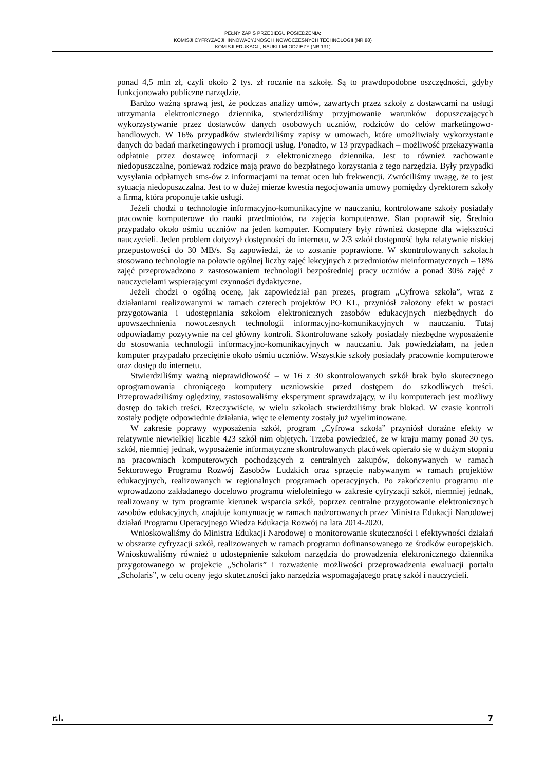PEŁNY ZAPIS PRZEBIEGU POSIEDZENIA:
KOMISJI CYFRYZACJI, INNOWACYJNOŚCI I NOWOCZESNYCH TECHNOLOGII (NR 88)
KOMISJI EDUKACJI, NAUKI I MŁODZIEŻY (NR 131)
ponad 4,5 mln zł, czyli około 2 tys. zł rocznie na szkołę. Są to prawdopodobne oszczędności, gdyby funkcjonowało publiczne narzędzie.
Bardzo ważną sprawą jest, że podczas analizy umów, zawartych przez szkoły z dostawcami na usługi utrzymania elektronicznego dziennika, stwierdziliśmy przyjmowanie warunków dopuszczających wykorzystywanie przez dostawców danych osobowych uczniów, rodziców do celów marketingowo-handlowych. W 16% przypadków stwierdziliśmy zapisy w umowach, które umożliwiały wykorzystanie danych do badań marketingowych i promocji usług. Ponadto, w 13 przypadkach – możliwość przekazywania odpłatnie przez dostawcę informacji z elektronicznego dziennika. Jest to również zachowanie niedopuszczalne, ponieważ rodzice mają prawo do bezpłatnego korzystania z tego narzędzia. Były przypadki wysyłania odpłatnych sms-ów z informacjami na temat ocen lub frekwencji. Zwróciliśmy uwagę, że to jest sytuacja niedopuszczalna. Jest to w dużej mierze kwestia negocjowania umowy pomiędzy dyrektorem szkoły a firmą, która proponuje takie usługi.
Jeżeli chodzi o technologie informacyjno-komunikacyjne w nauczaniu, kontrolowane szkoły posiadały pracownie komputerowe do nauki przedmiotów, na zajęcia komputerowe. Stan poprawił się. Średnio przypadało około ośmiu uczniów na jeden komputer. Komputery były również dostępne dla większości nauczycieli. Jeden problem dotyczył dostępności do internetu, w 2/3 szkół dostępność była relatywnie niskiej przepustowości do 30 MB/s. Są zapowiedzi, że to zostanie poprawione. W skontrolowanych szkołach stosowano technologie na połowie ogólnej liczby zajęć lekcyjnych z przedmiotów nieinformatycznych – 18% zajęć przeprowadzono z zastosowaniem technologii bezpośredniej pracy uczniów a ponad 30% zajęć z nauczycielami wspierającymi czynności dydaktyczne.
Jeżeli chodzi o ogólną ocenę, jak zapowiedział pan prezes, program „Cyfrowa szkoła”, wraz z działaniami realizowanymi w ramach czterech projektów PO KL, przyniósł założony efekt w postaci przygotowania i udostępniania szkołom elektronicznych zasobów edukacyjnych niezbędnych do upowszechnienia nowoczesnych technologii informacyjno-komunikacyjnych w nauczaniu. Tutaj odpowiadamy pozytywnie na cel główny kontroli. Skontrolowane szkoły posiadały niezbędne wyposażenie do stosowania technologii informacyjno-komunikacyjnych w nauczaniu. Jak powiedziałam, na jeden komputer przypadało przeciętnie około ośmiu uczniów. Wszystkie szkoły posiadały pracownie komputerowe oraz dostęp do internetu.
Stwierdziliśmy ważną nieprawidłowość – w 16 z 30 skontrolowanych szkół brak było skutecznego oprogramowania chroniącego komputery uczniowskie przed dostępem do szkodliwych treści. Przeprowadziliśmy oględziny, zastosowaliśmy eksperyment sprawdzający, w ilu komputerach jest możliwy dostęp do takich treści. Rzeczywiście, w wielu szkołach stwierdziliśmy brak blokad. W czasie kontroli zostały podjęte odpowiednie działania, więc te elementy zostały już wyeliminowane.
W zakresie poprawy wyposażenia szkół, program „Cyfrowa szkoła” przyniósł doraźne efekty w relatywnie niewielkiej liczbie 423 szkół nim objętych. Trzeba powiedzieć, że w kraju mamy ponad 30 tys. szkół, niemniej jednak, wyposażenie informatyczne skontrolowanych placówek opierało się w dużym stopniu na pracowniach komputerowych pochodzących z centralnych zakupów, dokonywanych w ramach Sektorowego Programu Rozwój Zasobów Ludzkich oraz sprzęcie nabywanym w ramach projektów edukacyjnych, realizowanych w regionalnych programach operacyjnych. Po zakończeniu programu nie wprowadzono zakładanego docelowo programu wieloletniego w zakresie cyfryzacji szkół, niemniej jednak, realizowany w tym programie kierunek wsparcia szkół, poprzez centralne przygotowanie elektronicznych zasobów edukacyjnych, znajduje kontynuację w ramach nadzorowanych przez Ministra Edukacji Narodowej działań Programu Operacyjnego Wiedza Edukacja Rozwój na lata 2014-2020.
Wnioskowaliśmy do Ministra Edukacji Narodowej o monitorowanie skuteczności i efektywności działań w obszarze cyfryzacji szkół, realizowanych w ramach programu dofinansowanego ze środków europejskich. Wnioskowaliśmy również o udostępnienie szkołom narzędzia do prowadzenia elektronicznego dziennika przygotowanego w projekcie „Scholaris” i rozważenie możliwości przeprowadzenia ewaluacji portalu „Scholaris”, w celu oceny jego skuteczności jako narzędzia wspomagającego pracę szkół i nauczycieli.
r.l. 7